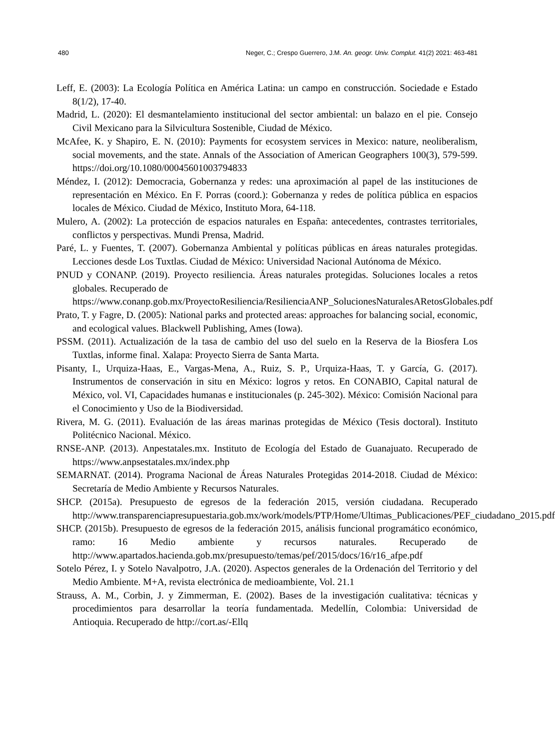480 Neger, C.; Crespo Guerrero, J.M. An. geogr. Univ. Complut. 41(2) 2021: 463-481
Leff, E. (2003): La Ecología Política en América Latina: un campo en construcción. Sociedade e Estado 8(1/2), 17-40.
Madrid, L. (2020): El desmantelamiento institucional del sector ambiental: un balazo en el pie. Consejo Civil Mexicano para la Silvicultura Sostenible, Ciudad de México.
McAfee, K. y Shapiro, E. N. (2010): Payments for ecosystem services in Mexico: nature, neoliberalism, social movements, and the state. Annals of the Association of American Geographers 100(3), 579-599. https://doi.org/10.1080/00045601003794833
Méndez, I. (2012): Democracia, Gobernanza y redes: una aproximación al papel de las instituciones de representación en México. En F. Porras (coord.): Gobernanza y redes de política pública en espacios locales de México. Ciudad de México, Instituto Mora, 64-118.
Mulero, A. (2002): La protección de espacios naturales en España: antecedentes, contrastes territoriales, conflictos y perspectivas. Mundi Prensa, Madrid.
Paré, L. y Fuentes, T. (2007). Gobernanza Ambiental y políticas públicas en áreas naturales protegidas. Lecciones desde Los Tuxtlas. Ciudad de México: Universidad Nacional Autónoma de México.
PNUD y CONANP. (2019). Proyecto resiliencia. Áreas naturales protegidas. Soluciones locales a retos globales. Recuperado de
https://www.conanp.gob.mx/ProyectoResiliencia/ResilienciaANP_SolucionesNaturalesARetosGlobales.pdf
Prato, T. y Fagre, D. (2005): National parks and protected areas: approaches for balancing social, economic, and ecological values. Blackwell Publishing, Ames (Iowa).
PSSM. (2011). Actualización de la tasa de cambio del uso del suelo en la Reserva de la Biosfera Los Tuxtlas, informe final. Xalapa: Proyecto Sierra de Santa Marta.
Pisanty, I., Urquiza-Haas, E., Vargas-Mena, A., Ruiz, S. P., Urquiza-Haas, T. y García, G. (2017). Instrumentos de conservación in situ en México: logros y retos. En CONABIO, Capital natural de México, vol. VI, Capacidades humanas e institucionales (p. 245-302). México: Comisión Nacional para el Conocimiento y Uso de la Biodiversidad.
Rivera, M. G. (2011). Evaluación de las áreas marinas protegidas de México (Tesis doctoral). Instituto Politécnico Nacional. México.
RNSE-ANP. (2013). Anpestatales.mx. Instituto de Ecología del Estado de Guanajuato. Recuperado de https://www.anpsestatales.mx/index.php
SEMARNAT. (2014). Programa Nacional de Áreas Naturales Protegidas 2014-2018. Ciudad de México: Secretaría de Medio Ambiente y Recursos Naturales.
SHCP. (2015a). Presupuesto de egresos de la federación 2015, versión ciudadana. Recuperado http://www.transparenciapresupuestaria.gob.mx/work/models/PTP/Home/Ultimas_Publicaciones/PEF_ciudadano_2015.pdf
SHCP. (2015b). Presupuesto de egresos de la federación 2015, análisis funcional programático económico, ramo: 16 Medio ambiente y recursos naturales. Recuperado de http://www.apartados.hacienda.gob.mx/presupuesto/temas/pef/2015/docs/16/r16_afpe.pdf
Sotelo Pérez, I. y Sotelo Navalpotro, J.A. (2020). Aspectos generales de la Ordenación del Territorio y del Medio Ambiente. M+A, revista electrónica de medioambiente, Vol. 21.1
Strauss, A. M., Corbin, J. y Zimmerman, E. (2002). Bases de la investigación cualitativa: técnicas y procedimientos para desarrollar la teoría fundamentada. Medellín, Colombia: Universidad de Antioquia. Recuperado de http://cort.as/-Ellq